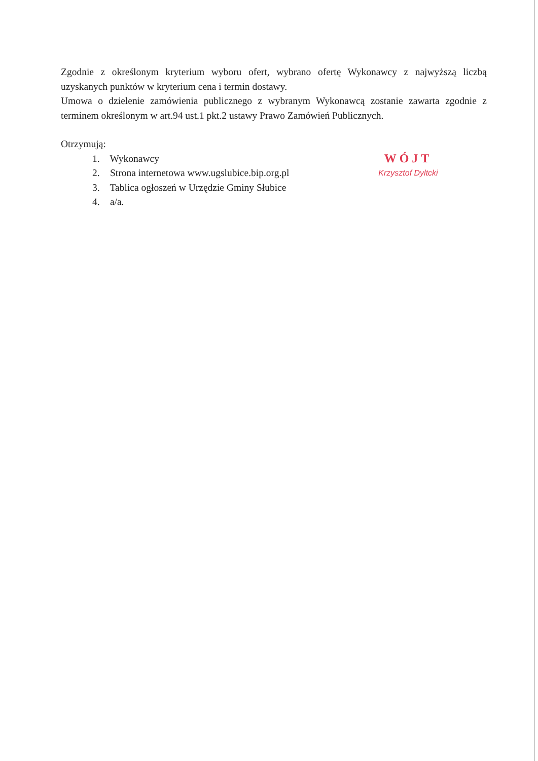Zgodnie z określonym kryterium wyboru ofert, wybrano ofertę Wykonawcy z najwyższą liczbą uzyskanych punktów w kryterium cena i termin dostawy.
Umowa o dzielenie zamówienia publicznego z wybranym Wykonawcą zostanie zawarta zgodnie z terminem określonym w art.94 ust.1 pkt.2 ustawy Prawo Zamówień Publicznych.
Otrzymują:
1. Wykonawcy
2. Strona internetowa www.ugslubice.bip.org.pl
3. Tablica ogłoszeń w Urzędzie Gminy Słubice
4. a/a.
WÓJT
Krzysztof Dyltcki